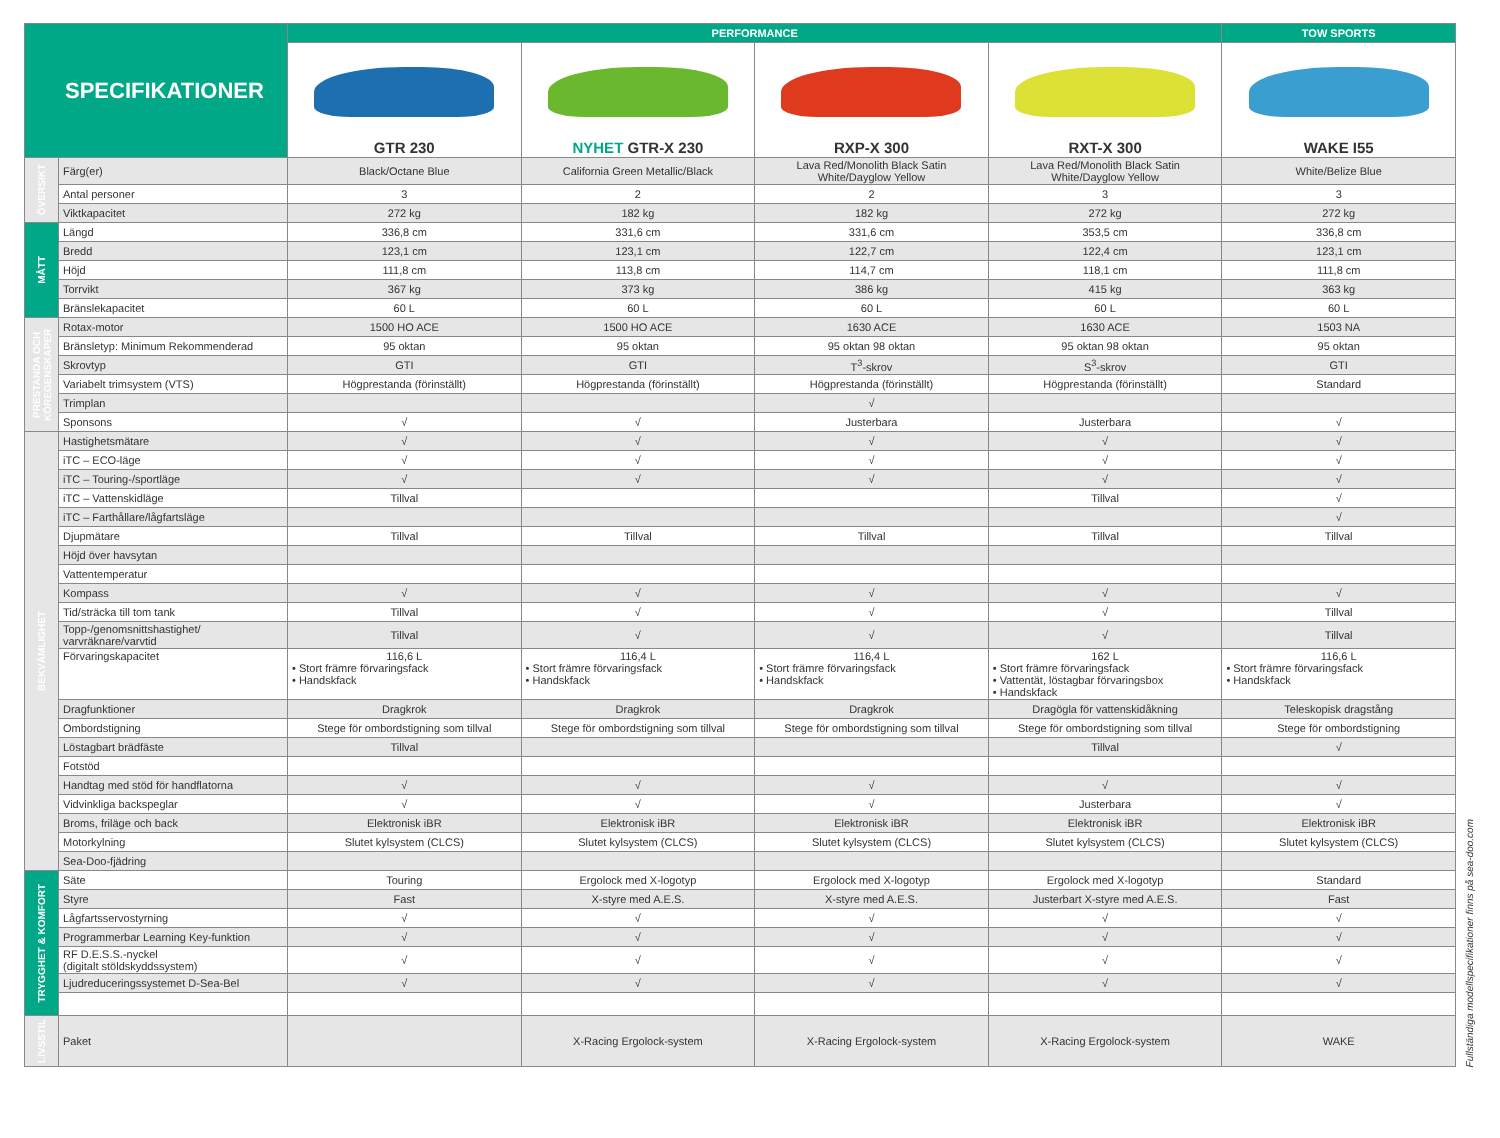| SPECIFIKATIONER | | PERFORMANCE | | | | TOW SPORTS |
| --- | --- | --- | --- | --- | --- | --- |
| | | GTR 230 | NYHET GTR-X 230 | RXP-X 300 | RXT-X 300 | WAKE I55 |
| ÖVERSIKT | Färg(er) | Black/Octane Blue | California Green Metallic/Black | Lava Red/Monolith Black Satin White/Dayglow Yellow | Lava Red/Monolith Black Satin White/Dayglow Yellow | White/Belize Blue |
| | Antal personer | 3 | 2 | 2 | 3 | 3 |
| | Viktkapacitet | 272 kg | 182 kg | 182 kg | 272 kg | 272 kg |
| MÅTT | Längd | 336,8 cm | 331,6 cm | 331,6 cm | 353,5 cm | 336,8 cm |
| | Bredd | 123,1 cm | 123,1 cm | 122,7 cm | 122,4 cm | 123,1 cm |
| | Höjd | 111,8 cm | 113,8 cm | 114,7 cm | 118,1 cm | 111,8 cm |
| | Torrvikt | 367 kg | 373 kg | 386 kg | 415 kg | 363 kg |
| | Bränslekapacitet | 60 L | 60 L | 60 L | 60 L | 60 L |
| PRESTANDA OCH KÖREGENSKAPER | Rotax-motor | 1500 HO ACE | 1500 HO ACE | 1630 ACE | 1630 ACE | 1503 NA |
| | Bränsletyp: Minimum Rekommenderad | 95 oktan | 95 oktan | 95 oktan 98 oktan | 95 oktan 98 oktan | 95 oktan |
| | Skrovtyp | GTI | GTI | T<sup>3</sup>-skrov | S<sup>3</sup>-skrov | GTI |
| | Variabelt trimsystem (VTS) | Högprestanda (förinställt) | Högprestanda (förinställt) | Högprestanda (förinställt) | Högprestanda (förinställt) | Standard |
| | Trimplan | | | √ | | |
| | Sponsons | √ | √ | Justerbara | Justerbara | √ |
| BEKVÄMLIGHET | Hastighetsmätare | √ | √ | √ | √ | √ |
| | iTC – ECO-läge | √ | √ | √ | √ | √ |
| | iTC – Touring-/sportläge | √ | √ | √ | √ | √ |
| | iTC – Vattenskidläge | Tillval | | | Tillval | √ |
| | iTC – Farthållare/lågfartsläge | | | | | √ |
| | Djupmätare | Tillval | Tillval | Tillval | Tillval | Tillval |
| | Höjd över havsytan | | | | | |
| | Vattentemperatur | | | | | |
| | Kompass | √ | √ | √ | √ | √ |
| | Tid/sträcka till tom tank | Tillval | √ | √ | √ | Tillval |
| | Topp-/genomsnittshastighet/ varvräknare/varvtid | Tillval | √ | √ | √ | Tillval |
| | Förvaringskapacitet | 116,6 L • Stort främre förvaringsfack • Handskfack | 116,4 L • Stort främre förvaringsfack • Handskfack | 116,4 L • Stort främre förvaringsfack • Handskfack | 162 L • Stort främre förvaringsfack • Vattentät, löstagbar förvaringsbox • Handskfack | 116,6 L • Stort främre förvaringsfack • Handskfack |
| | Dragfunktioner | Dragkrok | Dragkrok | Dragkrok | Dragögla för vattenskidåkning | Teleskopisk dragstång |
| | Ombordstigning | Stege för ombordstigning som tillval | Stege för ombordstigning som tillval | Stege för ombordstigning som tillval | Stege för ombordstigning som tillval | Stege för ombordstigning |
| | Löstagbart brädfäste | Tillval | | | Tillval | √ |
| | Fotstöd | | | | | |
| | Handtag med stöd för handflatorna | √ | √ | √ | √ | √ |
| | Vidvinkliga backspeglar | √ | √ | √ | Justerbara | √ |
| | Broms, friläge och back | Elektronisk iBR | Elektronisk iBR | Elektronisk iBR | Elektronisk iBR | Elektronisk iBR |
| | Motorkylning | Slutet kylsystem (CLCS) | Slutet kylsystem (CLCS) | Slutet kylsystem (CLCS) | Slutet kylsystem (CLCS) | Slutet kylsystem (CLCS) |
| | Sea-Doo-fjädring | | | | | |
| TRYGGHET & KOMFORT | Säte | Touring | Ergolock med X-logotyp | Ergolock med X-logotyp | Ergolock med X-logotyp | Standard |
| | Styre | Fast | X-styre med A.E.S. | X-styre med A.E.S. | Justerbart X-styre med A.E.S. | Fast |
| | Lågfartsservostyrning | √ | √ | √ | √ | √ |
| | Programmerbar Learning Key-funktion | √ | √ | √ | √ | √ |
| | RF D.E.S.S.-nyckel (digitalt stöldskyddssystem) | √ | √ | √ | √ | √ |
| | Ljudreduceringssystemet D-Sea-Bel | √ | √ | √ | √ | √ |
| LIVSSTIL | Paket | | X-Racing Ergolock-system | X-Racing Ergolock-system | X-Racing Ergolock-system | WAKE |
Fullständiga modellspecifikationer finns på sea-doo.com